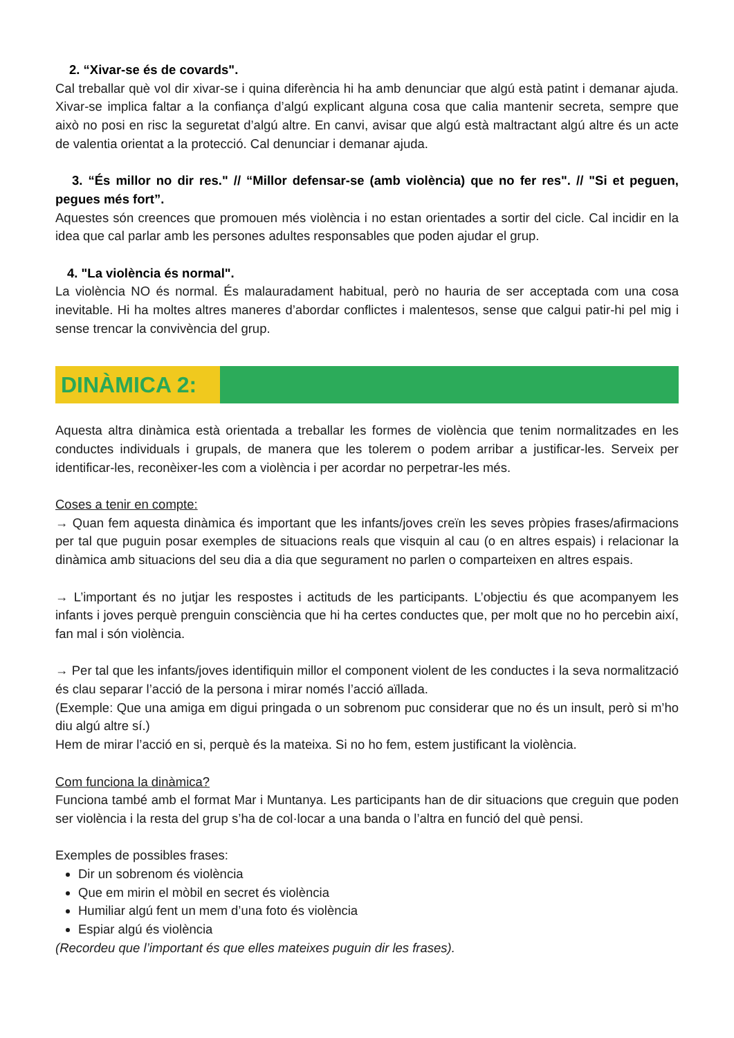2. “Xivar-se és de covards".
Cal treballar què vol dir xivar-se i quina diferència hi ha amb denunciar que algú està patint i demanar ajuda. Xivar-se implica faltar a la confiança d’algú explicant alguna cosa que calia mantenir secreta, sempre que això no posi en risc la seguretat d’algú altre. En canvi, avisar que algú està maltractant algú altre és un acte de valentia orientat a la protecció. Cal denunciar i demanar ajuda.
3. “És millor no dir res." // “Millor defensar-se (amb violència) que no fer res". // "Si et peguen, pegues més fort”.
Aquestes són creences que promouen més violència i no estan orientades a sortir del cicle. Cal incidir en la idea que cal parlar amb les persones adultes responsables que poden ajudar el grup.
4. "La violència és normal".
La violència NO és normal. És malauradament habitual, però no hauria de ser acceptada com una cosa inevitable. Hi ha moltes altres maneres d’abordar conflictes i malentesos, sense que calgui patir-hi pel mig i sense trencar la convivència del grup.
DINÀMICA 2:
Aquesta altra dinàmica està orientada a treballar les formes de violència que tenim normalitzades en les conductes individuals i grupals, de manera que les tolerem o podem arribar a justificar-les. Serveix per identificar-les, reconèixer-les com a violència i per acordar no perpetrar-les més.
Coses a tenir en compte:
→ Quan fem aquesta dinàmica és important que les infants/joves creïn les seves pròpies frases/afirmacions per tal que puguin posar exemples de situacions reals que visquin al cau (o en altres espais) i relacionar la dinàmica amb situacions del seu dia a dia que segurament no parlen o comparteixen en altres espais.
→ L’important és no jutjar les respostes i actituds de les participants. L’objectiu és que acompanyem les infants i joves perquè prenguin consciència que hi ha certes conductes que, per molt que no ho percebin així, fan mal i són violència.
→ Per tal que les infants/joves identifiquin millor el component violent de les conductes i la seva normalització és clau separar l’acció de la persona i mirar només l’acció aïllada.
(Exemple: Que una amiga em digui pringada o un sobrenom puc considerar que no és un insult, però si m’ho diu algú altre sí.)
Hem de mirar l’acció en si, perquè és la mateixa. Si no ho fem, estem justificant la violència.
Com funciona la dinàmica?
Funciona també amb el format Mar i Muntanya. Les participants han de dir situacions que creguin que poden ser violència i la resta del grup s’ha de col·locar a una banda o l’altra en funció del què pensi.
Exemples de possibles frases:
Dir un sobrenom és violència
Que em mirin el mòbil en secret és violència
Humiliar algú fent un mem d’una foto és violència
Espiar algú és violència
(Recordeu que l’important és que elles mateixes puguin dir les frases).